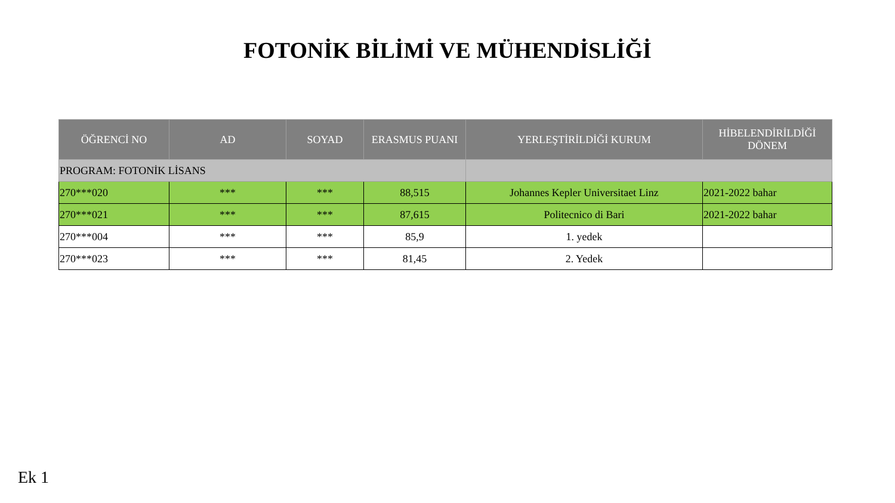FOTONİK BİLİMİ VE MÜHENDİSLİĞİ
| ÖĞRENCİ NO | AD | SOYAD | ERASMUS PUANI | YERLEŞTİRİLDİĞİ KURUM | HİBELENDİRİLDİĞİ DÖNEM |
| --- | --- | --- | --- | --- | --- |
| PROGRAM: FOTONİK LİSANS | | | | | |
| 270***020 | *** | *** | 88,515 | Johannes Kepler Universitaet Linz | 2021-2022 bahar |
| 270***021 | *** | *** | 87,615 | Politecnico di Bari | 2021-2022 bahar |
| 270***004 | *** | *** | 85,9 | 1. yedek | |
| 270***023 | *** | *** | 81,45 | 2. Yedek | |
Ek 1